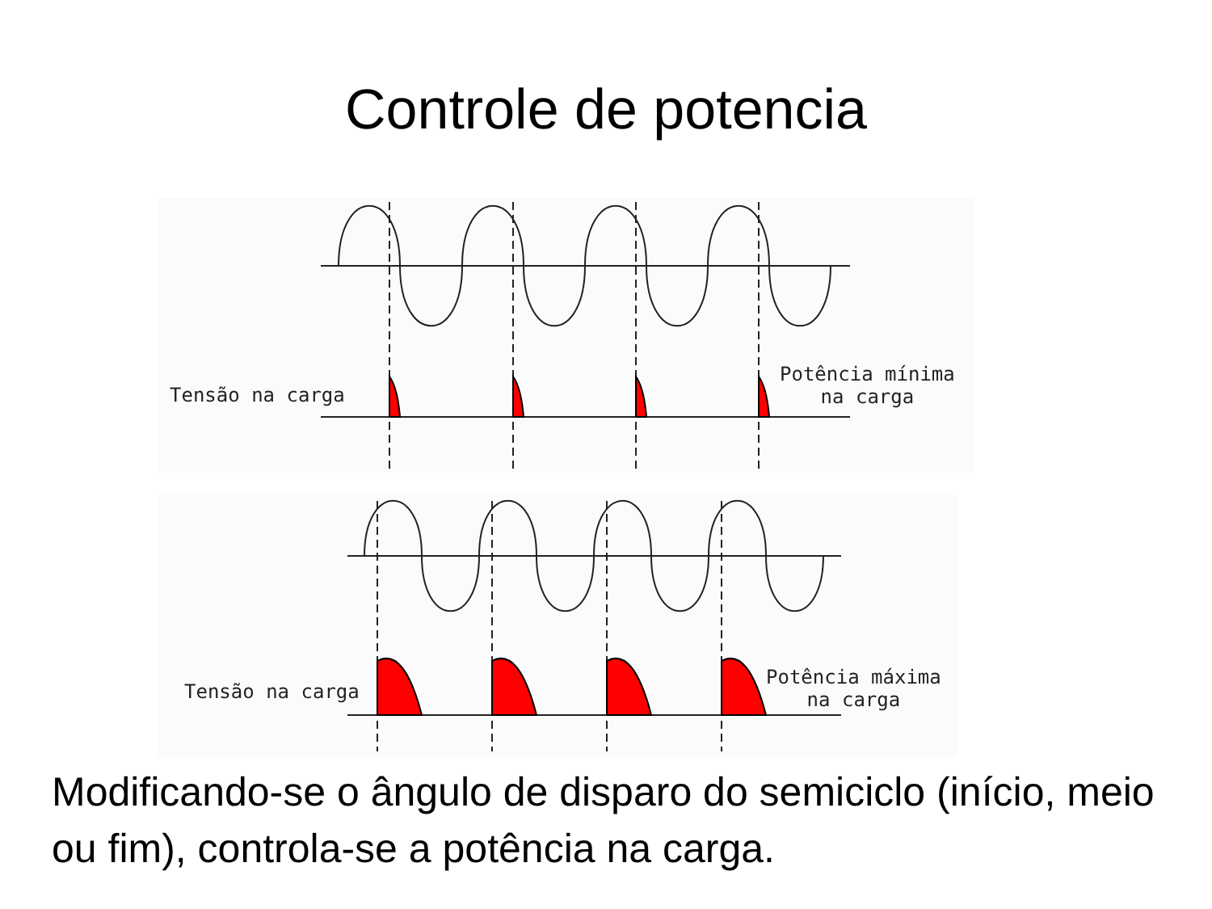Controle de potencia
Tensão na carga
Potência mínima
na carga
Tensão na carga
Potência máxima
na carga
Modificando-se o ângulo de disparo do semiciclo (início, meio ou fim), controla-se a potência na carga.